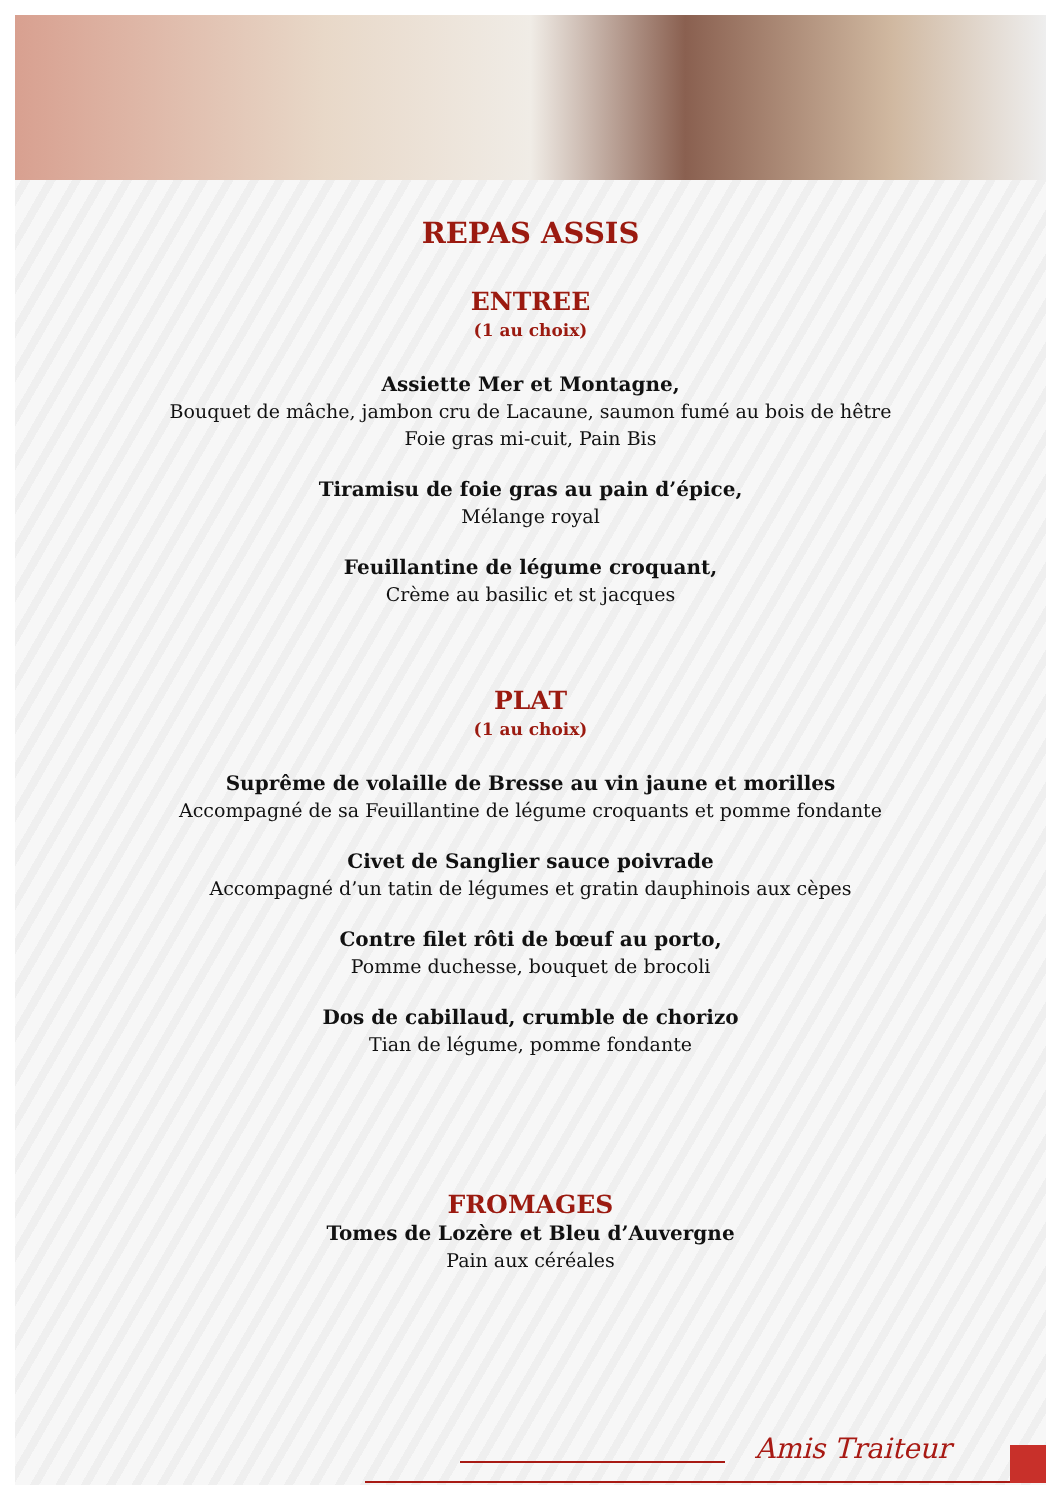REPAS ASSIS
ENTREE
(1 au choix)
Assiette Mer et Montagne,
Bouquet de mâche, jambon cru de Lacaune, saumon fumé au bois de hêtre
Foie gras mi-cuit, Pain Bis
Tiramisu de foie gras au pain d’épice,
Mélange royal
Feuillantine de légume croquant,
Crème au basilic et st jacques
PLAT
(1 au choix)
Suprême de volaille de Bresse au vin jaune et morilles
Accompagné de sa Feuillantine de légume croquants et pomme fondante
Civet de Sanglier sauce poivrade
Accompagné d’un tatin de légumes et gratin dauphinois aux cèpes
Contre filet rôti de bœuf au porto,
Pomme duchesse, bouquet de brocoli
Dos de cabillaud, crumble de chorizo
Tian de légume, pomme fondante
FROMAGES
Tomes de Lozère et Bleu d’Auvergne
Pain aux céréales
Amis Traiteur